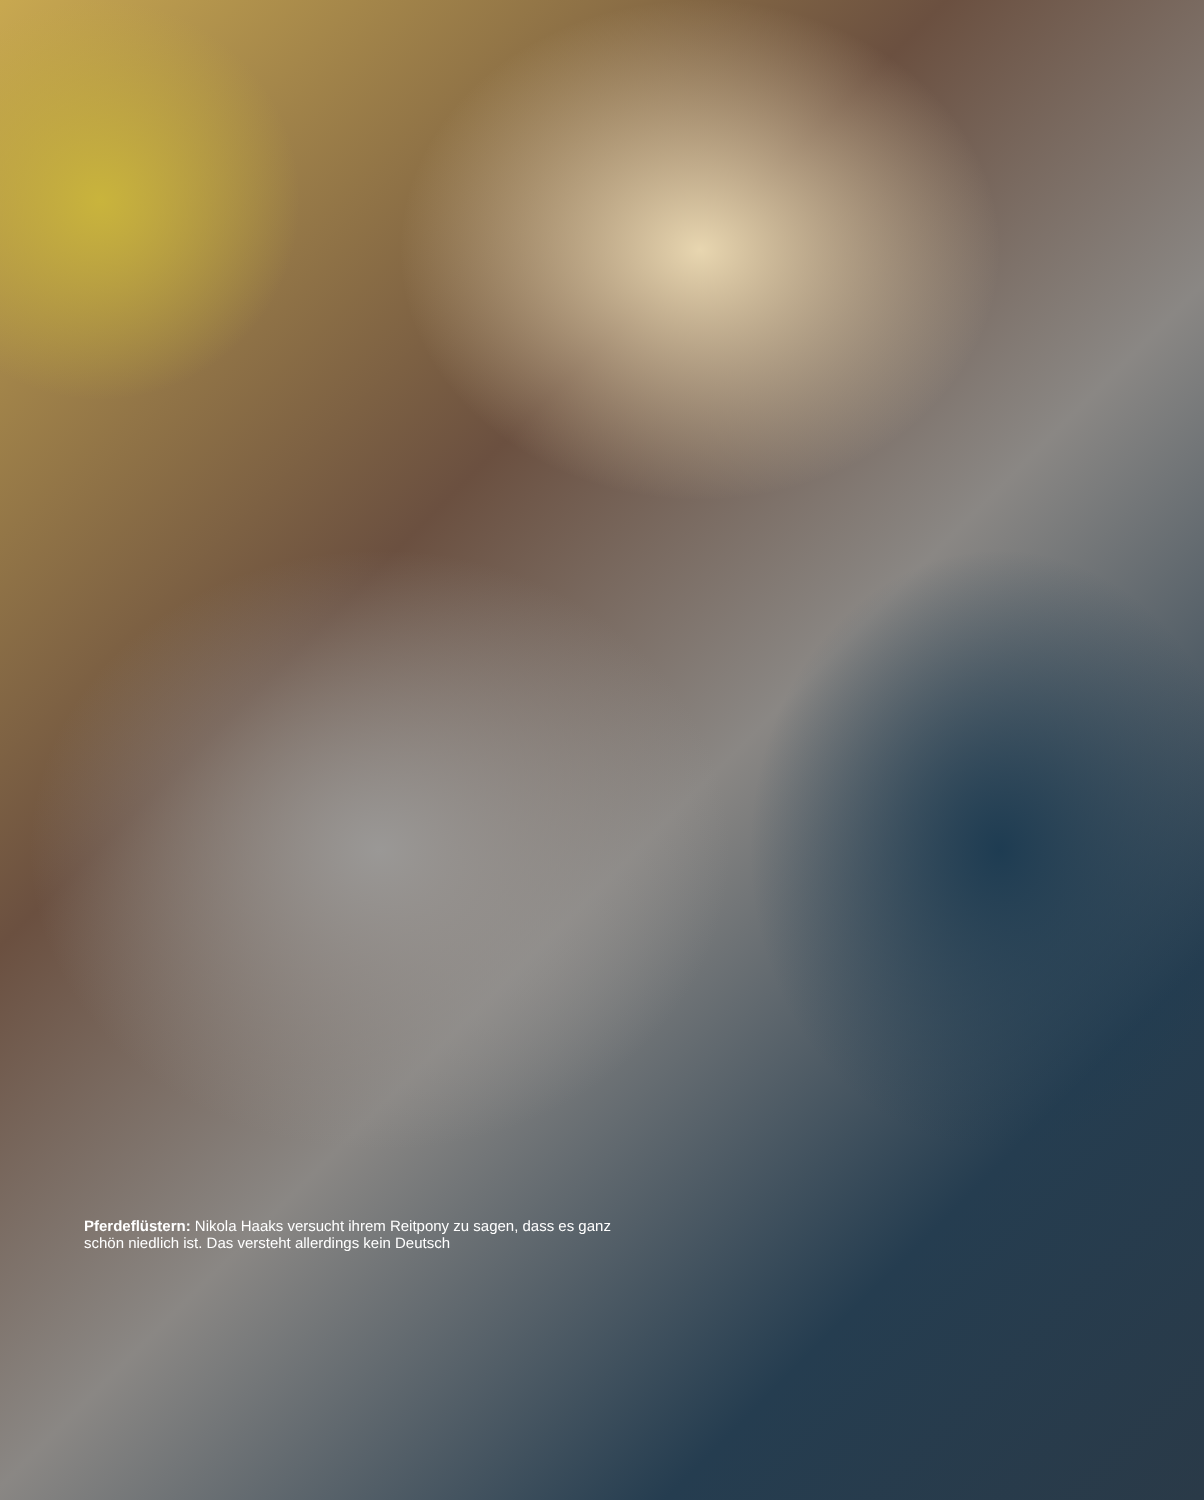Pferdeflüstern: Nikola Haaks versucht ihrem Reitpony zu sagen, dass es ganz schön niedlich ist. Das versteht allerdings kein Deutsch